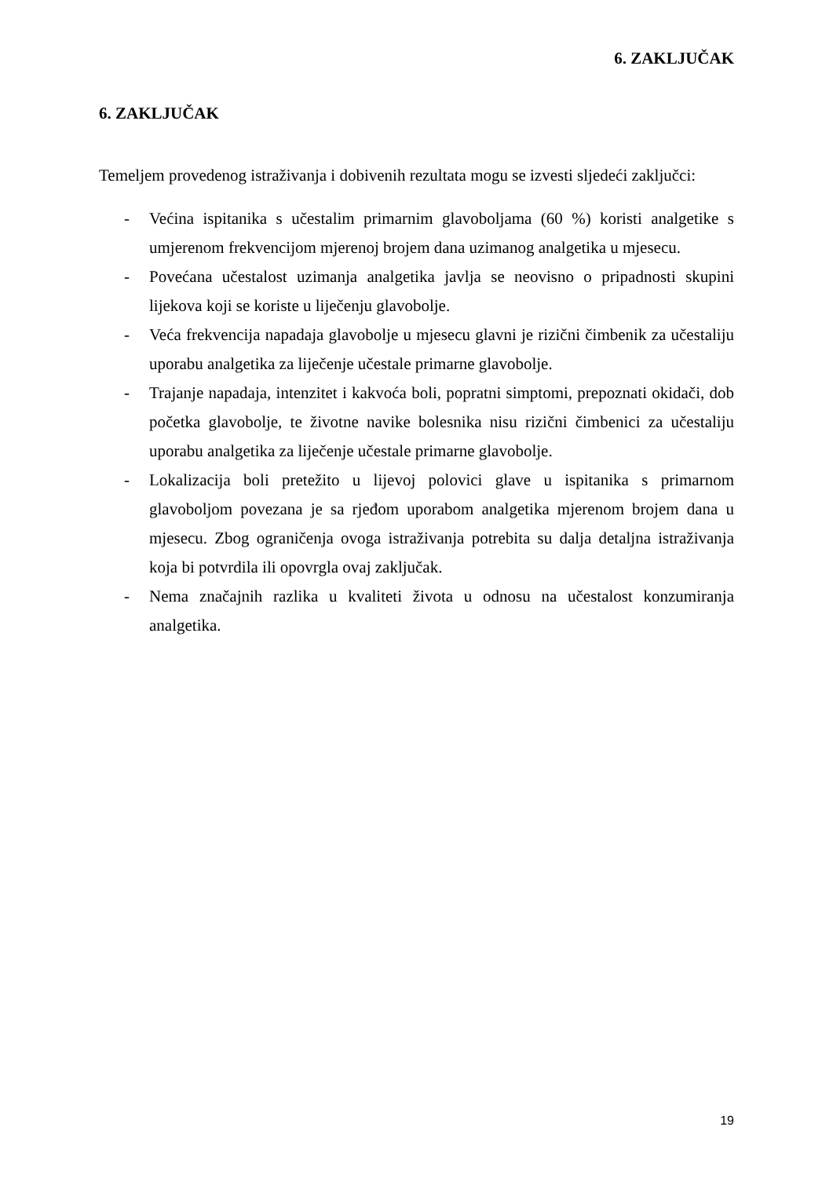6. ZAKLJUČAK
6. ZAKLJUČAK
Temeljem provedenog istraživanja i dobivenih rezultata mogu se izvesti sljedeći zaključci:
- Većina ispitanika s učestalim primarnim glavoboljama (60 %) koristi analgetike s umjerenom frekvencijom mjerenoj brojem dana uzimanog analgetika u mjesecu.
- Povećana učestalost uzimanja analgetika javlja se neovisno o pripadnosti skupini lijekova koji se koriste u liječenju glavobolje.
- Veća frekvencija napadaja glavobolje u mjesecu glavni je rizični čimbenik za učestaliju uporabu analgetika za liječenje učestale primarne glavobolje.
- Trajanje napadaja, intenzitet i kakvoća boli, popratni simptomi, prepoznati okidači, dob početka glavobolje, te životne navike bolesnika nisu rizični čimbenici za učestaliju uporabu analgetika za liječenje učestale primarne glavobolje.
- Lokalizacija boli pretežito u lijevoj polovici glave u ispitanika s primarnom glavoboljom povezana je sa rjeđom uporabom analgetika mjerenom brojem dana u mjesecu. Zbog ograničenja ovoga istraživanja potrebita su dalja detaljna istraživanja koja bi potvrdila ili opovrgla ovaj zaključak.
- Nema značajnih razlika u kvaliteti života u odnosu na učestalost konzumiranja analgetika.
19